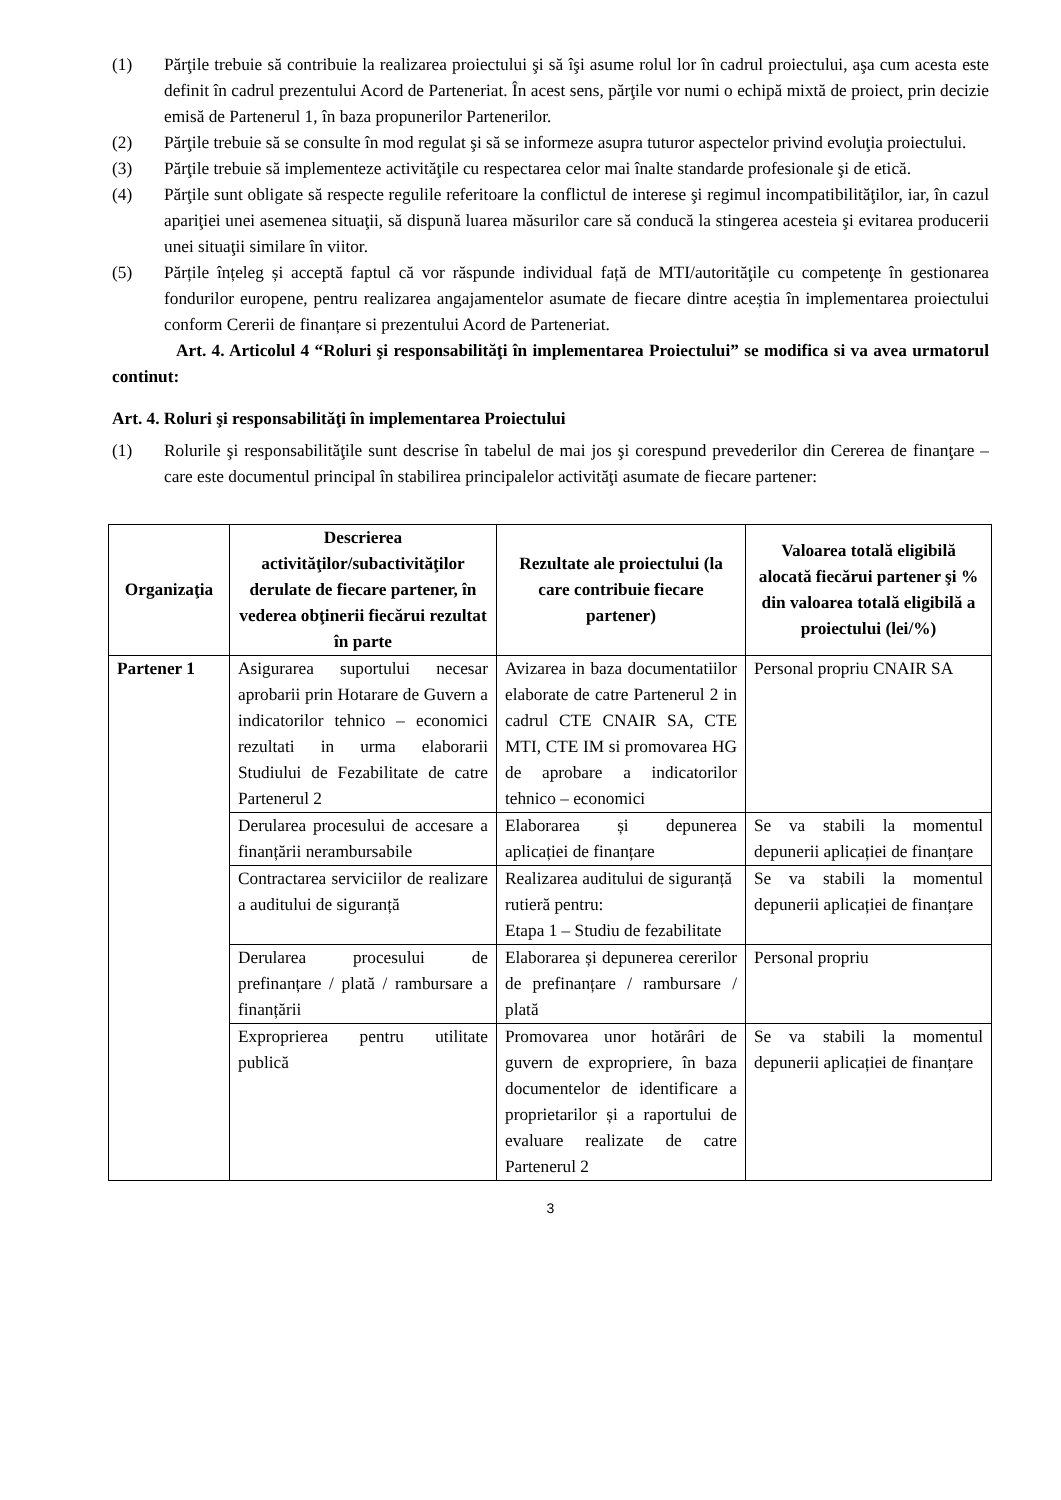(1) Părţile trebuie să contribuie la realizarea proiectului şi să îşi asume rolul lor în cadrul proiectului, aşa cum acesta este definit în cadrul prezentului Acord de Parteneriat. În acest sens, părţile vor numi o echipă mixtă de proiect, prin decizie emisă de Partenerul 1, în baza propunerilor Partenerilor.
(2) Părţile trebuie să se consulte în mod regulat şi să se informeze asupra tuturor aspectelor privind evoluţia proiectului.
(3) Părţile trebuie să implementeze activităţile cu respectarea celor mai înalte standarde profesionale şi de etică.
(4) Părţile sunt obligate să respecte regulile referitoare la conflictul de interese şi regimul incompatibilităţilor, iar, în cazul apariţiei unei asemenea situaţii, să dispună luarea măsurilor care să conducă la stingerea acesteia şi evitarea producerii unei situaţii similare în viitor.
(5) Părțile înțeleg și acceptă faptul că vor răspunde individual față de MTI/autorităţile cu competenţe în gestionarea fondurilor europene, pentru realizarea angajamentelor asumate de fiecare dintre aceștia în implementarea proiectului conform Cererii de finanțare si prezentului Acord de Parteneriat.
Art. 4. Articolul 4 “Roluri şi responsabilităţi în implementarea Proiectului” se modifica si va avea urmatorul continut:
Art. 4. Roluri şi responsabilităţi în implementarea Proiectului
(1) Rolurile şi responsabilităţile sunt descrise în tabelul de mai jos şi corespund prevederilor din Cererea de finanţare – care este documentul principal în stabilirea principalelor activităţi asumate de fiecare partener:
| Organizaţia | Descrierea activităţilor/subactivităţilor derulate de fiecare partener, în vederea obţinerii fiecărui rezultat în parte | Rezultate ale proiectului (la care contribuie fiecare partener) | Valoarea totală eligibilă alocată fiecărui partener şi % din valoarea totală eligibilă a proiectului (lei/%) |
| --- | --- | --- | --- |
| Partener 1 | Asigurarea suportului necesar aprobarii prin Hotarare de Guvern a indicatorilor tehnico – economici rezultati in urma elaborarii Studiului de Fezabilitate de catre Partenerul 2 | Avizarea in baza documentatiilor elaborate de catre Partenerul 2 in cadrul CTE CNAIR SA, CTE MTI, CTE IM si promovarea HG de aprobare a indicatorilor tehnico – economici | Personal propriu CNAIR SA |
| | Derularea procesului de accesare a finanțării nerambursabile | Elaborarea și depunerea aplicației de finanțare | Se va stabili la momentul depunerii aplicației de finanțare |
| | Contractarea serviciilor de realizare a auditului de siguranță | Realizarea auditului de siguranță rutieră pentru: Etapa 1 – Studiu de fezabilitate | Se va stabili la momentul depunerii aplicației de finanțare |
| | Derularea procesului de prefinanțare / plată / rambursare a finanțării | Elaborarea și depunerea cererilor de prefinanțare / rambursare / plată | Personal propriu |
| | Exproprierea pentru utilitate publică | Promovarea unor hotărâri de guvern de expropriere, în baza documentelor de identificare a proprietarilor și a raportului de evaluare realizate de catre Partenerul 2 | Se va stabili la momentul depunerii aplicației de finanțare |
3